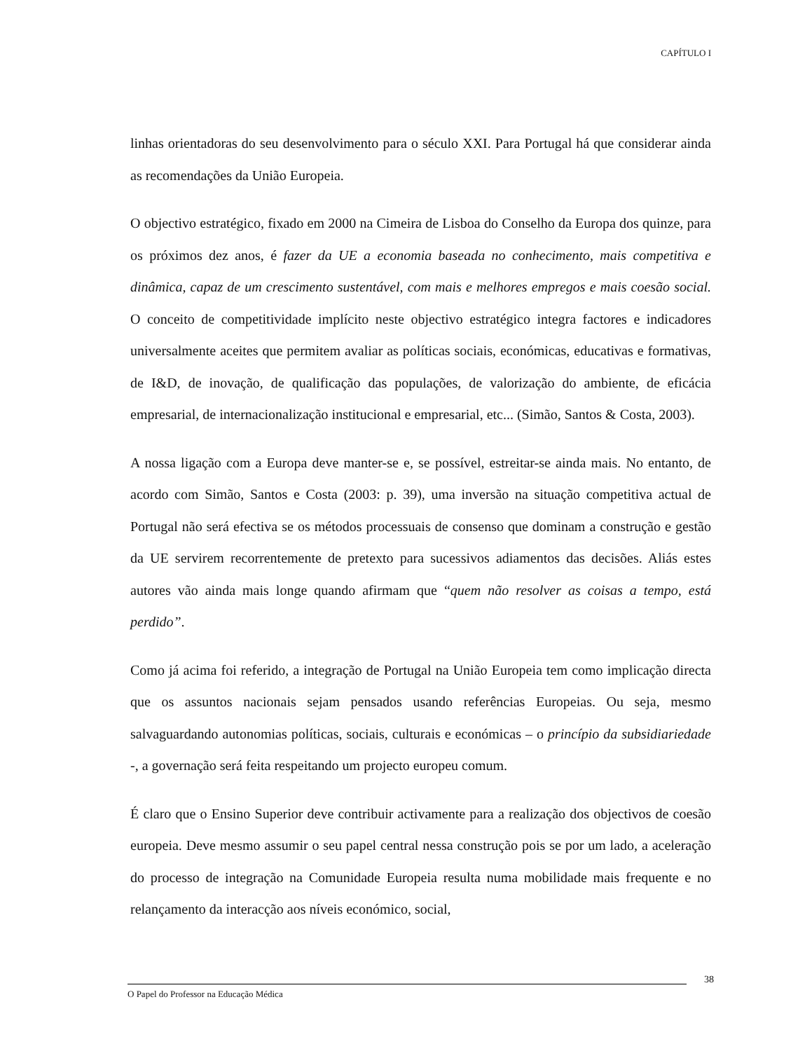CAPÍTULO I
linhas orientadoras do seu desenvolvimento para o século XXI. Para Portugal há que considerar ainda as recomendações da União Europeia.
O objectivo estratégico, fixado em 2000 na Cimeira de Lisboa do Conselho da Europa dos quinze, para os próximos dez anos, é fazer da UE a economia baseada no conhecimento, mais competitiva e dinâmica, capaz de um crescimento sustentável, com mais e melhores empregos e mais coesão social. O conceito de competitividade implícito neste objectivo estratégico integra factores e indicadores universalmente aceites que permitem avaliar as políticas sociais, económicas, educativas e formativas, de I&D, de inovação, de qualificação das populações, de valorização do ambiente, de eficácia empresarial, de internacionalização institucional e empresarial, etc... (Simão, Santos & Costa, 2003).
A nossa ligação com a Europa deve manter-se e, se possível, estreitar-se ainda mais. No entanto, de acordo com Simão, Santos e Costa (2003: p. 39), uma inversão na situação competitiva actual de Portugal não será efectiva se os métodos processuais de consenso que dominam a construção e gestão da UE servirem recorrentemente de pretexto para sucessivos adiamentos das decisões. Aliás estes autores vão ainda mais longe quando afirmam que “quem não resolver as coisas a tempo, está perdido”.
Como já acima foi referido, a integração de Portugal na União Europeia tem como implicação directa que os assuntos nacionais sejam pensados usando referências Europeias. Ou seja, mesmo salvaguardando autonomias políticas, sociais, culturais e económicas – o princípio da subsidiariedade -, a governação será feita respeitando um projecto europeu comum.
É claro que o Ensino Superior deve contribuir activamente para a realização dos objectivos de coesão europeia. Deve mesmo assumir o seu papel central nessa construção pois se por um lado, a aceleração do processo de integração na Comunidade Europeia resulta numa mobilidade mais frequente e no relançamento da interacção aos níveis económico, social,
38
O Papel do Professor na Educação Médica